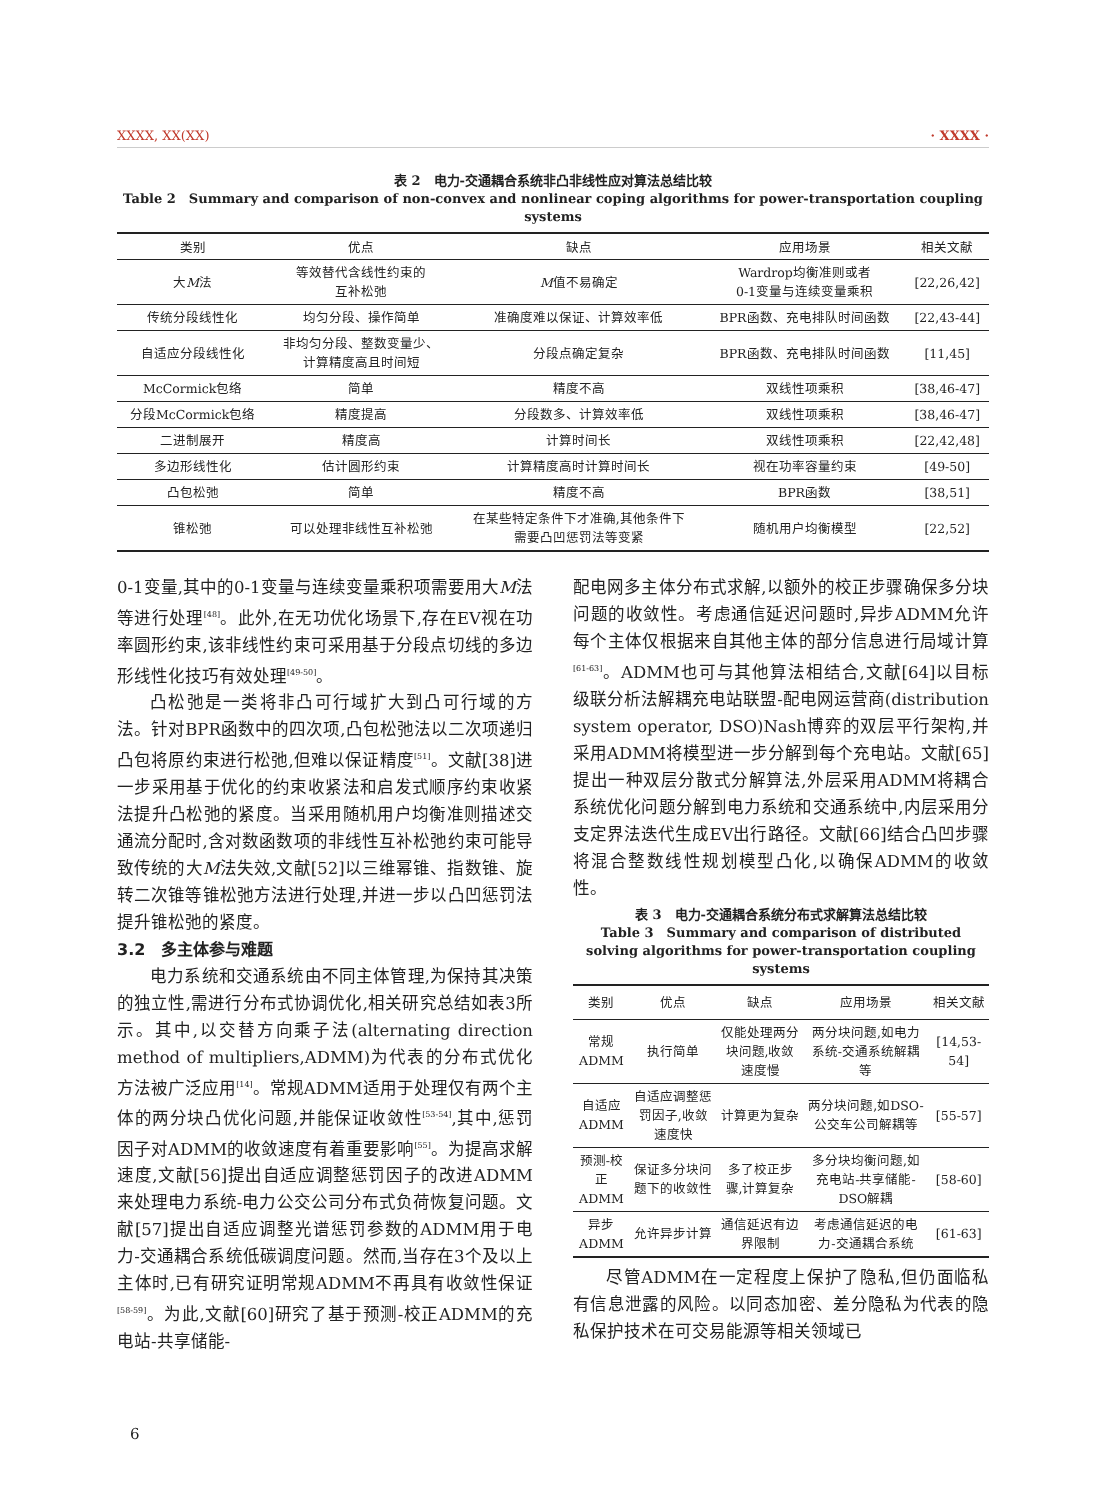XXXX, XX(XX) · XXXX ·
表 2　电力-交通耦合系统非凸非线性应对算法总结比较
Table 2　Summary and comparison of non-convex and nonlinear coping algorithms for power-transportation coupling systems
| 类别 | 优点 | 缺点 | 应用场景 | 相关文献 |
| --- | --- | --- | --- | --- |
| 大 M 法 | 等效替代含线性约束的 互补松弛 | M 值不易确定 | Wardrop均衡准则或者 0-1变量与连续变量乘积 | [22,26,42] |
| 传统分段线性化 | 均匀分段、操作简单 | 准确度难以保证、计算效率低 | BPR函数、充电排队时间函数 | [22,43-44] |
| 自适应分段线性化 | 非均匀分段、整数变量少、 计算精度高且时间短 | 分段点确定复杂 | BPR函数、充电排队时间函数 | [11,45] |
| McCormick包络 | 简单 | 精度不高 | 双线性项乘积 | [38,46-47] |
| 分段McCormick包络 | 精度提高 | 分段数多、计算效率低 | 双线性项乘积 | [38,46-47] |
| 二进制展开 | 精度高 | 计算时间长 | 双线性项乘积 | [22,42,48] |
| 多边形线性化 | 估计圆形约束 | 计算精度高时计算时间长 | 视在功率容量约束 | [49-50] |
| 凸包松弛 | 简单 | 精度不高 | BPR函数 | [38,51] |
| 锥松弛 | 可以处理非线性互补松弛 | 在某些特定条件下才准确,其他条件下 需要凸凹惩罚法等变紧 | 随机用户均衡模型 | [22,52] |
0-1变量,其中的0-1变量与连续变量乘积项需要用大M法等进行处理<sup>[48]</sup>。此外,在无功优化场景下,存在EV视在功率圆形约束,该非线性约束可采用基于分段点切线的多边形线性化技巧有效处理<sup>[49-50]</sup>。
凸松弛是一类将非凸可行域扩大到凸可行域的方法。针对BPR函数中的四次项,凸包松弛法以二次项递归凸包将原约束进行松弛,但难以保证精度<sup>[51]</sup>。文献[38]进一步采用基于优化的约束收紧法和启发式顺序约束收紧法提升凸松弛的紧度。当采用随机用户均衡准则描述交通流分配时,含对数函数项的非线性互补松弛约束可能导致传统的大M法失效,文献[52]以三维幂锥、指数锥、旋转二次锥等锥松弛方法进行处理,并进一步以凸凹惩罚法提升锥松弛的紧度。
3.2　多主体参与难题
电力系统和交通系统由不同主体管理,为保持其决策的独立性,需进行分布式协调优化,相关研究总结如表3所示。其中,以交替方向乘子法(alternating direction method of multipliers,ADMM)为代表的分布式优化方法被广泛应用<sup>[14]</sup>。常规ADMM适用于处理仅有两个主体的两分块凸优化问题,并能保证收敛性<sup>[53-54]</sup>,其中,惩罚因子对ADMM的收敛速度有着重要影响<sup>[55]</sup>。为提高求解速度,文献[56]提出自适应调整惩罚因子的改进ADMM来处理电力系统-电力公交公司分布式负荷恢复问题。文献[57]提出自适应调整光谱惩罚参数的ADMM用于电力-交通耦合系统低碳调度问题。然而,当存在3个及以上主体时,已有研究证明常规ADMM不再具有收敛性保证<sup>[58-59]</sup>。为此,文献[60]研究了基于预测-校正ADMM的充电站-共享储能-
配电网多主体分布式求解,以额外的校正步骤确保多分块问题的收敛性。考虑通信延迟问题时,异步ADMM允许每个主体仅根据来自其他主体的部分信息进行局域计算<sup>[61-63]</sup>。ADMM也可与其他算法相结合,文献[64]以目标级联分析法解耦充电站联盟-配电网运营商(distribution system operator, DSO)Nash博弈的双层平行架构,并采用ADMM将模型进一步分解到每个充电站。文献[65]提出一种双层分散式分解算法,外层采用ADMM将耦合系统优化问题分解到电力系统和交通系统中,内层采用分支定界法迭代生成EV出行路径。文献[66]结合凸凹步骤将混合整数线性规划模型凸化,以确保ADMM的收敛性。
表 3　电力-交通耦合系统分布式求解算法总结比较
Table 3　Summary and comparison of distributed solving algorithms for power-transportation coupling systems
| 类别 | 优点 | 缺点 | 应用场景 | 相关文献 |
| --- | --- | --- | --- | --- |
| 常规 ADMM | 执行简单 | 仅能处理两分块问题,收敛速度慢 | 两分块问题,如电力系统-交通系统解耦等 | [14,53-54] |
| 自适应 ADMM | 自适应调整惩罚因子,收敛速度快 | 计算更为复杂 | 两分块问题,如DSO-公交车公司解耦等 | [55-57] |
| 预测-校正 ADMM | 保证多分块问题下的收敛性 | 多了校正步骤,计算复杂 | 多分块均衡问题,如充电站-共享储能-DSO解耦 | [58-60] |
| 异步 ADMM | 允许异步计算 | 通信延迟有边界限制 | 考虑通信延迟的电力-交通耦合系统 | [61-63] |
尽管ADMM在一定程度上保护了隐私,但仍面临私有信息泄露的风险。以同态加密、差分隐私为代表的隐私保护技术在可交易能源等相关领域已
6